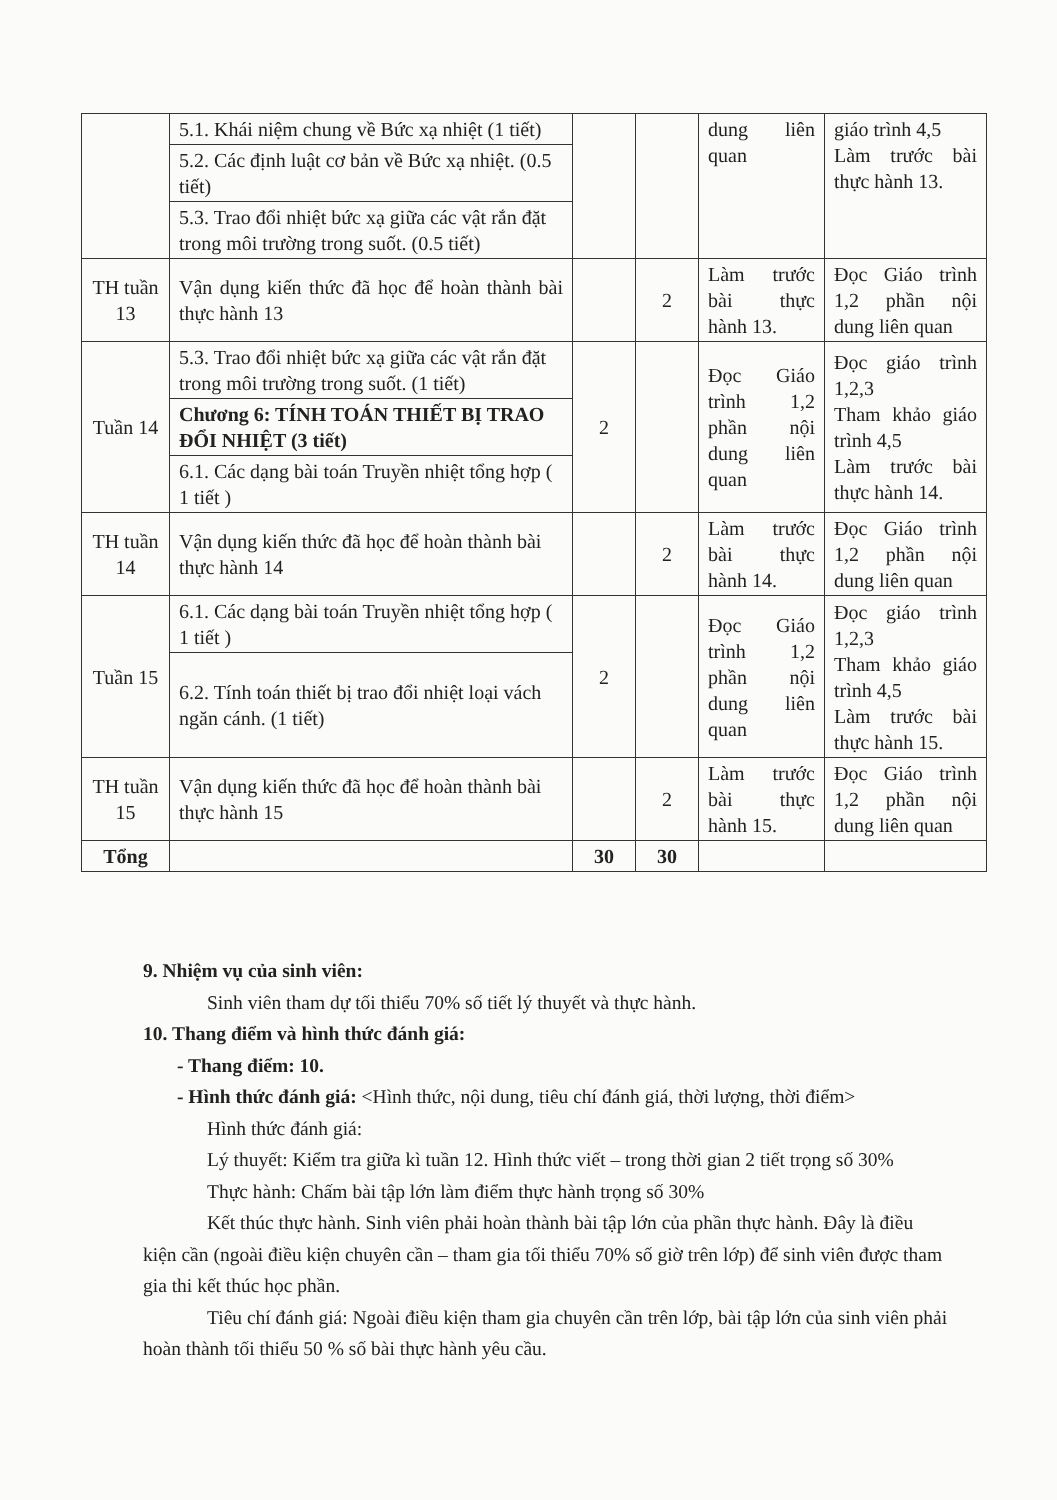| | 5.1. Khái niệm chung về Bức xạ nhiệt (1 tiết) | | | dung liên quan | giáo trình 4,5 Làm trước bài thực hành 13. |
| | 5.2. Các định luật cơ bản về Bức xạ nhiệt. (0.5 tiết) | | | | |
| | 5.3. Trao đổi nhiệt bức xạ giữa các vật rắn đặt trong môi trường trong suốt. (0.5 tiết) | | | | |
| TH tuần 13 | Vận dụng kiến thức đã học để hoàn thành bài thực hành 13 | | 2 | Làm trước bài thực hành 13. | Đọc Giáo trình 1,2 phần nội dung liên quan |
| Tuần 14 | 5.3. Trao đổi nhiệt bức xạ giữa các vật rắn đặt trong môi trường trong suốt. (1 tiết) | 2 | | Đọc Giáo trình 1,2 phần nội dung liên quan | Đọc giáo trình 1,2,3 Tham khảo giáo trình 4,5 Làm trước bài thực hành 14. |
| | Chương 6: TÍNH TOÁN THIẾT BỊ TRAO ĐỔI NHIỆT (3 tiết) | | | | |
| | 6.1. Các dạng bài toán Truyền nhiệt tổng hợp ( 1 tiết ) | | | | |
| TH tuần 14 | Vận dụng kiến thức đã học để hoàn thành bài thực hành 14 | | 2 | Làm trước bài thực hành 14. | Đọc Giáo trình 1,2 phần nội dung liên quan |
| Tuần 15 | 6.1. Các dạng bài toán Truyền nhiệt tổng hợp ( 1 tiết ) | 2 | | Đọc Giáo trình 1,2 phần nội dung liên quan | Đọc giáo trình 1,2,3 Tham khảo giáo trình 4,5 Làm trước bài thực hành 15. |
| | 6.2. Tính toán thiết bị trao đổi nhiệt loại vách ngăn cánh. (1 tiết) | | | | |
| TH tuần 15 | Vận dụng kiến thức đã học để hoàn thành bài thực hành 15 | | 2 | Làm trước bài thực hành 15. | Đọc Giáo trình 1,2 phần nội dung liên quan |
| Tổng | | 30 | 30 | | |
9. Nhiệm vụ của sinh viên:
Sinh viên tham dự tối thiểu 70% số tiết lý thuyết và thực hành.
10. Thang điểm và hình thức đánh giá:
- Thang điểm: 10.
- Hình thức đánh giá: <Hình thức, nội dung, tiêu chí đánh giá, thời lượng, thời điểm>
Hình thức đánh giá:
Lý thuyết: Kiểm tra giữa kì tuần 12. Hình thức viết – trong thời gian 2 tiết trọng số 30%
Thực hành: Chấm bài tập lớn làm điểm thực hành trọng số 30%
Kết thúc thực hành. Sinh viên phải hoàn thành bài tập lớn của phần thực hành. Đây là điều kiện cần (ngoài điều kiện chuyên cần – tham gia tối thiểu 70% số giờ trên lớp) để sinh viên được tham gia thi kết thúc học phần.
Tiêu chí đánh giá: Ngoài điều kiện tham gia chuyên cần trên lớp, bài tập lớn của sinh viên phải hoàn thành tối thiểu 50 % số bài thực hành yêu cầu.